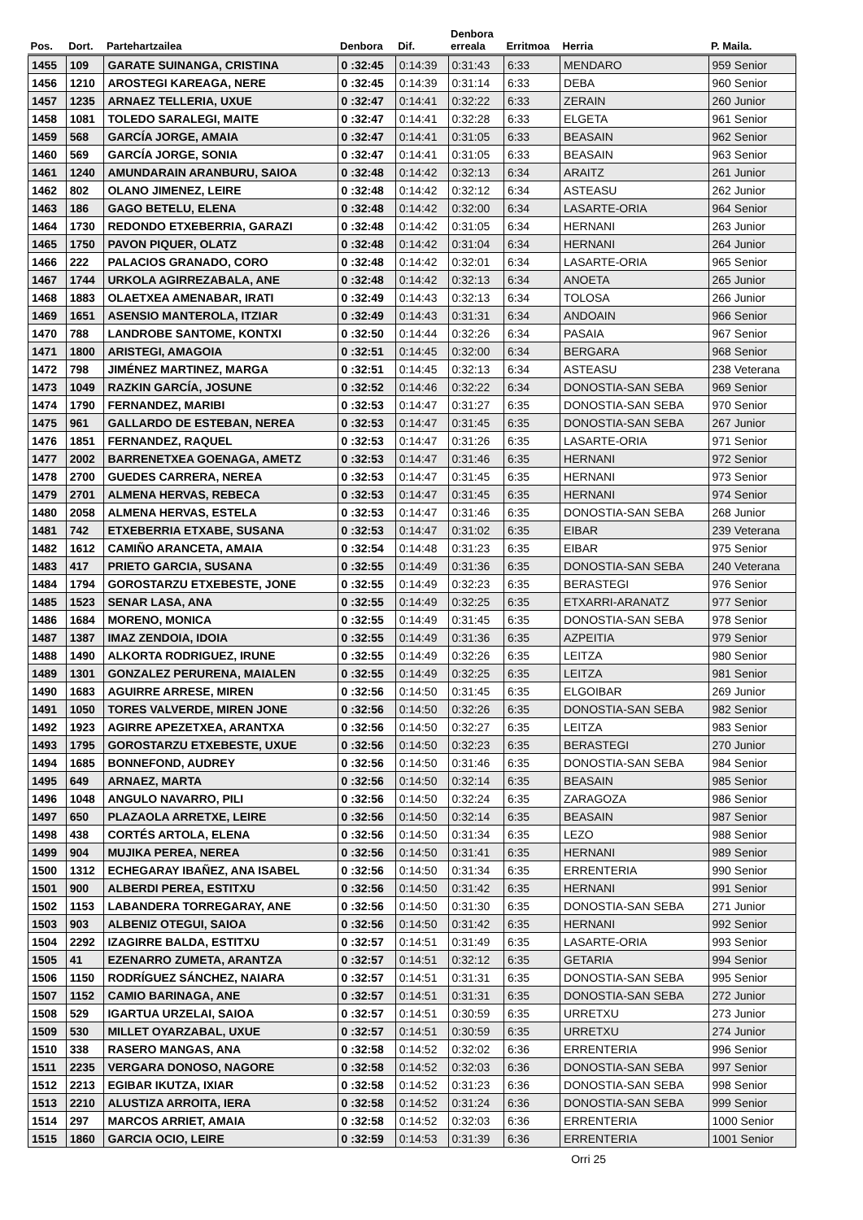| Pos. | Dort. | Partehartzailea | Denbora | Dif. | Denbora erreala | Erritmoa | Herria | P. Maila. |
| --- | --- | --- | --- | --- | --- | --- | --- | --- |
| 1455 | 109 | GARATE SUINANGA, CRISTINA | 0 :32:45 | 0:14:39 | 0:31:43 | 6:33 | MENDARO | 959 Senior |
| 1456 | 1210 | AROSTEGI KAREAGA, NERE | 0 :32:45 | 0:14:39 | 0:31:14 | 6:33 | DEBA | 960 Senior |
| 1457 | 1235 | ARNAEZ TELLERIA, UXUE | 0 :32:47 | 0:14:41 | 0:32:22 | 6:33 | ZERAIN | 260 Junior |
| 1458 | 1081 | TOLEDO SARALEGI, MAITE | 0 :32:47 | 0:14:41 | 0:32:28 | 6:33 | ELGETA | 961 Senior |
| 1459 | 568 | GARCÍA JORGE, AMAIA | 0 :32:47 | 0:14:41 | 0:31:05 | 6:33 | BEASAIN | 962 Senior |
| 1460 | 569 | GARCÍA JORGE, SONIA | 0 :32:47 | 0:14:41 | 0:31:05 | 6:33 | BEASAIN | 963 Senior |
| 1461 | 1240 | AMUNDARAIN ARANBURU, SAIOA | 0 :32:48 | 0:14:42 | 0:32:13 | 6:34 | ARAITZ | 261 Junior |
| 1462 | 802 | OLANO JIMENEZ, LEIRE | 0 :32:48 | 0:14:42 | 0:32:12 | 6:34 | ASTEASU | 262 Junior |
| 1463 | 186 | GAGO BETELU, ELENA | 0 :32:48 | 0:14:42 | 0:32:00 | 6:34 | LASARTE-ORIA | 964 Senior |
| 1464 | 1730 | REDONDO ETXEBERRIA, GARAZI | 0 :32:48 | 0:14:42 | 0:31:05 | 6:34 | HERNANI | 263 Junior |
| 1465 | 1750 | PAVON PIQUER, OLATZ | 0 :32:48 | 0:14:42 | 0:31:04 | 6:34 | HERNANI | 264 Junior |
| 1466 | 222 | PALACIOS GRANADO, CORO | 0 :32:48 | 0:14:42 | 0:32:01 | 6:34 | LASARTE-ORIA | 965 Senior |
| 1467 | 1744 | URKOLA AGIRREZABALA, ANE | 0 :32:48 | 0:14:42 | 0:32:13 | 6:34 | ANOETA | 265 Junior |
| 1468 | 1883 | OLAETXEA AMENABAR, IRATI | 0 :32:49 | 0:14:43 | 0:32:13 | 6:34 | TOLOSA | 266 Junior |
| 1469 | 1651 | ASENSIO MANTEROLA, ITZIAR | 0 :32:49 | 0:14:43 | 0:31:31 | 6:34 | ANDOAIN | 966 Senior |
| 1470 | 788 | LANDROBE SANTOME, KONTXI | 0 :32:50 | 0:14:44 | 0:32:26 | 6:34 | PASAIA | 967 Senior |
| 1471 | 1800 | ARISTEGI, AMAGOIA | 0 :32:51 | 0:14:45 | 0:32:00 | 6:34 | BERGARA | 968 Senior |
| 1472 | 798 | JIMÉNEZ MARTINEZ, MARGA | 0 :32:51 | 0:14:45 | 0:32:13 | 6:34 | ASTEASU | 238 Veterana |
| 1473 | 1049 | RAZKIN GARCÍA, JOSUNE | 0 :32:52 | 0:14:46 | 0:32:22 | 6:34 | DONOSTIA-SAN SEBA | 969 Senior |
| 1474 | 1790 | FERNANDEZ, MARIBI | 0 :32:53 | 0:14:47 | 0:31:27 | 6:35 | DONOSTIA-SAN SEBA | 970 Senior |
| 1475 | 961 | GALLARDO DE ESTEBAN, NEREA | 0 :32:53 | 0:14:47 | 0:31:45 | 6:35 | DONOSTIA-SAN SEBA | 267 Junior |
| 1476 | 1851 | FERNANDEZ, RAQUEL | 0 :32:53 | 0:14:47 | 0:31:26 | 6:35 | LASARTE-ORIA | 971 Senior |
| 1477 | 2002 | BARRENETXEA GOENAGA, AMETZ | 0 :32:53 | 0:14:47 | 0:31:46 | 6:35 | HERNANI | 972 Senior |
| 1478 | 2700 | GUEDES CARRERA, NEREA | 0 :32:53 | 0:14:47 | 0:31:45 | 6:35 | HERNANI | 973 Senior |
| 1479 | 2701 | ALMENA HERVAS, REBECA | 0 :32:53 | 0:14:47 | 0:31:45 | 6:35 | HERNANI | 974 Senior |
| 1480 | 2058 | ALMENA HERVAS, ESTELA | 0 :32:53 | 0:14:47 | 0:31:46 | 6:35 | DONOSTIA-SAN SEBA | 268 Junior |
| 1481 | 742 | ETXEBERRIA ETXABE, SUSANA | 0 :32:53 | 0:14:47 | 0:31:02 | 6:35 | EIBAR | 239 Veterana |
| 1482 | 1612 | CAMIÑO ARANCETA, AMAIA | 0 :32:54 | 0:14:48 | 0:31:23 | 6:35 | EIBAR | 975 Senior |
| 1483 | 417 | PRIETO GARCIA, SUSANA | 0 :32:55 | 0:14:49 | 0:31:36 | 6:35 | DONOSTIA-SAN SEBA | 240 Veterana |
| 1484 | 1794 | GOROSTARZU ETXEBESTE, JONE | 0 :32:55 | 0:14:49 | 0:32:23 | 6:35 | BERASTEGI | 976 Senior |
| 1485 | 1523 | SENAR LASA, ANA | 0 :32:55 | 0:14:49 | 0:32:25 | 6:35 | ETXARRI-ARANATZ | 977 Senior |
| 1486 | 1684 | MORENO, MONICA | 0 :32:55 | 0:14:49 | 0:31:45 | 6:35 | DONOSTIA-SAN SEBA | 978 Senior |
| 1487 | 1387 | IMAZ ZENDOIA, IDOIA | 0 :32:55 | 0:14:49 | 0:31:36 | 6:35 | AZPEITIA | 979 Senior |
| 1488 | 1490 | ALKORTA RODRIGUEZ, IRUNE | 0 :32:55 | 0:14:49 | 0:32:26 | 6:35 | LEITZA | 980 Senior |
| 1489 | 1301 | GONZALEZ PERURENA, MAIALEN | 0 :32:55 | 0:14:49 | 0:32:25 | 6:35 | LEITZA | 981 Senior |
| 1490 | 1683 | AGUIRRE ARRESE, MIREN | 0 :32:56 | 0:14:50 | 0:31:45 | 6:35 | ELGOIBAR | 269 Junior |
| 1491 | 1050 | TORES VALVERDE, MIREN JONE | 0 :32:56 | 0:14:50 | 0:32:26 | 6:35 | DONOSTIA-SAN SEBA | 982 Senior |
| 1492 | 1923 | AGIRRE APEZETXEA, ARANTXA | 0 :32:56 | 0:14:50 | 0:32:27 | 6:35 | LEITZA | 983 Senior |
| 1493 | 1795 | GOROSTARZU ETXEBESTE, UXUE | 0 :32:56 | 0:14:50 | 0:32:23 | 6:35 | BERASTEGI | 270 Junior |
| 1494 | 1685 | BONNEFOND, AUDREY | 0 :32:56 | 0:14:50 | 0:31:46 | 6:35 | DONOSTIA-SAN SEBA | 984 Senior |
| 1495 | 649 | ARNAEZ, MARTA | 0 :32:56 | 0:14:50 | 0:32:14 | 6:35 | BEASAIN | 985 Senior |
| 1496 | 1048 | ANGULO NAVARRO, PILI | 0 :32:56 | 0:14:50 | 0:32:24 | 6:35 | ZARAGOZA | 986 Senior |
| 1497 | 650 | PLAZAOLA ARRETXE, LEIRE | 0 :32:56 | 0:14:50 | 0:32:14 | 6:35 | BEASAIN | 987 Senior |
| 1498 | 438 | CORTÉS ARTOLA, ELENA | 0 :32:56 | 0:14:50 | 0:31:34 | 6:35 | LEZO | 988 Senior |
| 1499 | 904 | MUJIKA PEREA, NEREA | 0 :32:56 | 0:14:50 | 0:31:41 | 6:35 | HERNANI | 989 Senior |
| 1500 | 1312 | ECHEGARAY IBAÑEZ, ANA ISABEL | 0 :32:56 | 0:14:50 | 0:31:34 | 6:35 | ERRENTERIA | 990 Senior |
| 1501 | 900 | ALBERDI PEREA, ESTITXU | 0 :32:56 | 0:14:50 | 0:31:42 | 6:35 | HERNANI | 991 Senior |
| 1502 | 1153 | LABANDERA TORREGARAY, ANE | 0 :32:56 | 0:14:50 | 0:31:30 | 6:35 | DONOSTIA-SAN SEBA | 271 Junior |
| 1503 | 903 | ALBENIZ OTEGUI, SAIOA | 0 :32:56 | 0:14:50 | 0:31:42 | 6:35 | HERNANI | 992 Senior |
| 1504 | 2292 | IZAGIRRE BALDA, ESTITXU | 0 :32:57 | 0:14:51 | 0:31:49 | 6:35 | LASARTE-ORIA | 993 Senior |
| 1505 | 41 | EZENARRO ZUMETA, ARANTZA | 0 :32:57 | 0:14:51 | 0:32:12 | 6:35 | GETARIA | 994 Senior |
| 1506 | 1150 | RODRÍGUEZ SÁNCHEZ, NAIARA | 0 :32:57 | 0:14:51 | 0:31:31 | 6:35 | DONOSTIA-SAN SEBA | 995 Senior |
| 1507 | 1152 | CAMIO BARINAGA, ANE | 0 :32:57 | 0:14:51 | 0:31:31 | 6:35 | DONOSTIA-SAN SEBA | 272 Junior |
| 1508 | 529 | IGARTUA URZELAI, SAIOA | 0 :32:57 | 0:14:51 | 0:30:59 | 6:35 | URRETXU | 273 Junior |
| 1509 | 530 | MILLET OYARZABAL, UXUE | 0 :32:57 | 0:14:51 | 0:30:59 | 6:35 | URRETXU | 274 Junior |
| 1510 | 338 | RASERO MANGAS, ANA | 0 :32:58 | 0:14:52 | 0:32:02 | 6:36 | ERRENTERIA | 996 Senior |
| 1511 | 2235 | VERGARA DONOSO, NAGORE | 0 :32:58 | 0:14:52 | 0:32:03 | 6:36 | DONOSTIA-SAN SEBA | 997 Senior |
| 1512 | 2213 | EGIBAR IKUTZA, IXIAR | 0 :32:58 | 0:14:52 | 0:31:23 | 6:36 | DONOSTIA-SAN SEBA | 998 Senior |
| 1513 | 2210 | ALUSTIZA ARROITA, IERA | 0 :32:58 | 0:14:52 | 0:31:24 | 6:36 | DONOSTIA-SAN SEBA | 999 Senior |
| 1514 | 297 | MARCOS ARRIET, AMAIA | 0 :32:58 | 0:14:52 | 0:32:03 | 6:36 | ERRENTERIA | 1000 Senior |
| 1515 | 1860 | GARCIA OCIO, LEIRE | 0 :32:59 | 0:14:53 | 0:31:39 | 6:36 | ERRENTERIA | 1001 Senior |
Orri 25